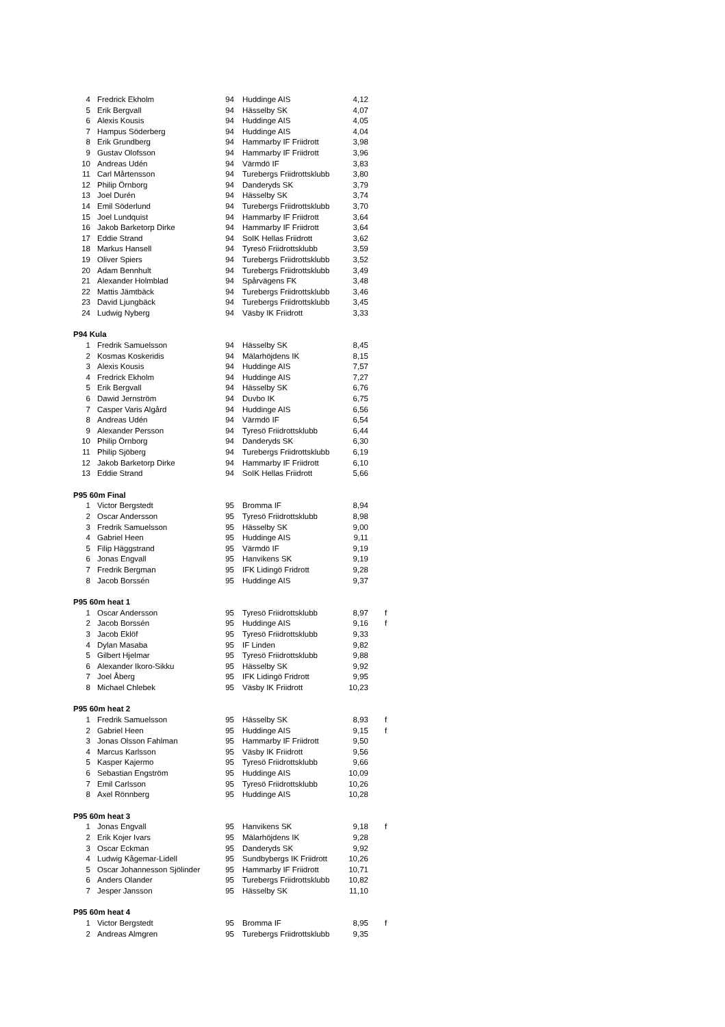| 4 | Fredrick Ekholm | 94 | Huddinge AIS | 4,12 | |
| 5 | Erik Bergvall | 94 | Hässelby SK | 4,07 | |
| 6 | Alexis Kousis | 94 | Huddinge AIS | 4,05 | |
| 7 | Hampus Söderberg | 94 | Huddinge AIS | 4,04 | |
| 8 | Erik Grundberg | 94 | Hammarby IF Friidrott | 3,98 | |
| 9 | Gustav Olofsson | 94 | Hammarby IF Friidrott | 3,96 | |
| 10 | Andreas Udén | 94 | Värmdö IF | 3,83 | |
| 11 | Carl Mårtensson | 94 | Turebergs Friidrottsklubb | 3,80 | |
| 12 | Philip Örnborg | 94 | Danderyds SK | 3,79 | |
| 13 | Joel Durén | 94 | Hässelby SK | 3,74 | |
| 14 | Emil Söderlund | 94 | Turebergs Friidrottsklubb | 3,70 | |
| 15 | Joel Lundquist | 94 | Hammarby IF Friidrott | 3,64 | |
| 16 | Jakob Barketorp Dirke | 94 | Hammarby IF Friidrott | 3,64 | |
| 17 | Eddie Strand | 94 | SoIK Hellas Friidrott | 3,62 | |
| 18 | Markus Hansell | 94 | Tyresö Friidrottsklubb | 3,59 | |
| 19 | Oliver Spiers | 94 | Turebergs Friidrottsklubb | 3,52 | |
| 20 | Adam Bennhult | 94 | Turebergs Friidrottsklubb | 3,49 | |
| 21 | Alexander Holmblad | 94 | Spårvägens FK | 3,48 | |
| 22 | Mattis Jämtbäck | 94 | Turebergs Friidrottsklubb | 3,46 | |
| 23 | David Ljungbäck | 94 | Turebergs Friidrottsklubb | 3,45 | |
| 24 | Ludwig Nyberg | 94 | Väsby IK Friidrott | 3,33 | |
| P94 Kula | | | | | |
| 1 | Fredrik Samuelsson | 94 | Hässelby SK | 8,45 | |
| 2 | Kosmas Koskeridis | 94 | Mälarhöjdens IK | 8,15 | |
| 3 | Alexis Kousis | 94 | Huddinge AIS | 7,57 | |
| 4 | Fredrick Ekholm | 94 | Huddinge AIS | 7,27 | |
| 5 | Erik Bergvall | 94 | Hässelby SK | 6,76 | |
| 6 | Dawid Jernström | 94 | Duvbo IK | 6,75 | |
| 7 | Casper Varis Algård | 94 | Huddinge AIS | 6,56 | |
| 8 | Andreas Udén | 94 | Värmdö IF | 6,54 | |
| 9 | Alexander Persson | 94 | Tyresö Friidrottsklubb | 6,44 | |
| 10 | Philip Örnborg | 94 | Danderyds SK | 6,30 | |
| 11 | Philip Sjöberg | 94 | Turebergs Friidrottsklubb | 6,19 | |
| 12 | Jakob Barketorp Dirke | 94 | Hammarby IF Friidrott | 6,10 | |
| 13 | Eddie Strand | 94 | SoIK Hellas Friidrott | 5,66 | |
| P95 60m Final | | | | | |
| 1 | Victor Bergstedt | 95 | Bromma IF | 8,94 | |
| 2 | Oscar Andersson | 95 | Tyresö Friidrottsklubb | 8,98 | |
| 3 | Fredrik Samuelsson | 95 | Hässelby SK | 9,00 | |
| 4 | Gabriel Heen | 95 | Huddinge AIS | 9,11 | |
| 5 | Filip Häggstrand | 95 | Värmdö IF | 9,19 | |
| 6 | Jonas Engvall | 95 | Hanvikens SK | 9,19 | |
| 7 | Fredrik Bergman | 95 | IFK Lidingö Fridrott | 9,28 | |
| 8 | Jacob Borssén | 95 | Huddinge AIS | 9,37 | |
| P95 60m heat 1 | | | | | |
| 1 | Oscar Andersson | 95 | Tyresö Friidrottsklubb | 8,97 | f |
| 2 | Jacob Borssén | 95 | Huddinge AIS | 9,16 | f |
| 3 | Jacob Eklöf | 95 | Tyresö Friidrottsklubb | 9,33 | |
| 4 | Dylan Masaba | 95 | IF Linden | 9,82 | |
| 5 | Gilbert Hjelmar | 95 | Tyresö Friidrottsklubb | 9,88 | |
| 6 | Alexander Ikoro-Sikku | 95 | Hässelby SK | 9,92 | |
| 7 | Joel Åberg | 95 | IFK Lidingö Fridrott | 9,95 | |
| 8 | Michael Chlebek | 95 | Väsby IK Friidrott | 10,23 | |
| P95 60m heat 2 | | | | | |
| 1 | Fredrik Samuelsson | 95 | Hässelby SK | 8,93 | f |
| 2 | Gabriel Heen | 95 | Huddinge AIS | 9,15 | f |
| 3 | Jonas Olsson Fahlman | 95 | Hammarby IF Friidrott | 9,50 | |
| 4 | Marcus Karlsson | 95 | Väsby IK Friidrott | 9,56 | |
| 5 | Kasper Kajermo | 95 | Tyresö Friidrottsklubb | 9,66 | |
| 6 | Sebastian Engström | 95 | Huddinge AIS | 10,09 | |
| 7 | Emil Carlsson | 95 | Tyresö Friidrottsklubb | 10,26 | |
| 8 | Axel Rönnberg | 95 | Huddinge AIS | 10,28 | |
| P95 60m heat 3 | | | | | |
| 1 | Jonas Engvall | 95 | Hanvikens SK | 9,18 | f |
| 2 | Erik Kojer Ivars | 95 | Mälarhöjdens IK | 9,28 | |
| 3 | Oscar Eckman | 95 | Danderyds SK | 9,92 | |
| 4 | Ludwig Kågemar-Lidell | 95 | Sundbybergs IK Friidrott | 10,26 | |
| 5 | Oscar Johannesson Sjölinder | 95 | Hammarby IF Friidrott | 10,71 | |
| 6 | Anders Olander | 95 | Turebergs Friidrottsklubb | 10,82 | |
| 7 | Jesper Jansson | 95 | Hässelby SK | 11,10 | |
| P95 60m heat 4 | | | | | |
| 1 | Victor Bergstedt | 95 | Bromma IF | 8,95 | f |
| 2 | Andreas Almgren | 95 | Turebergs Friidrottsklubb | 9,35 | |